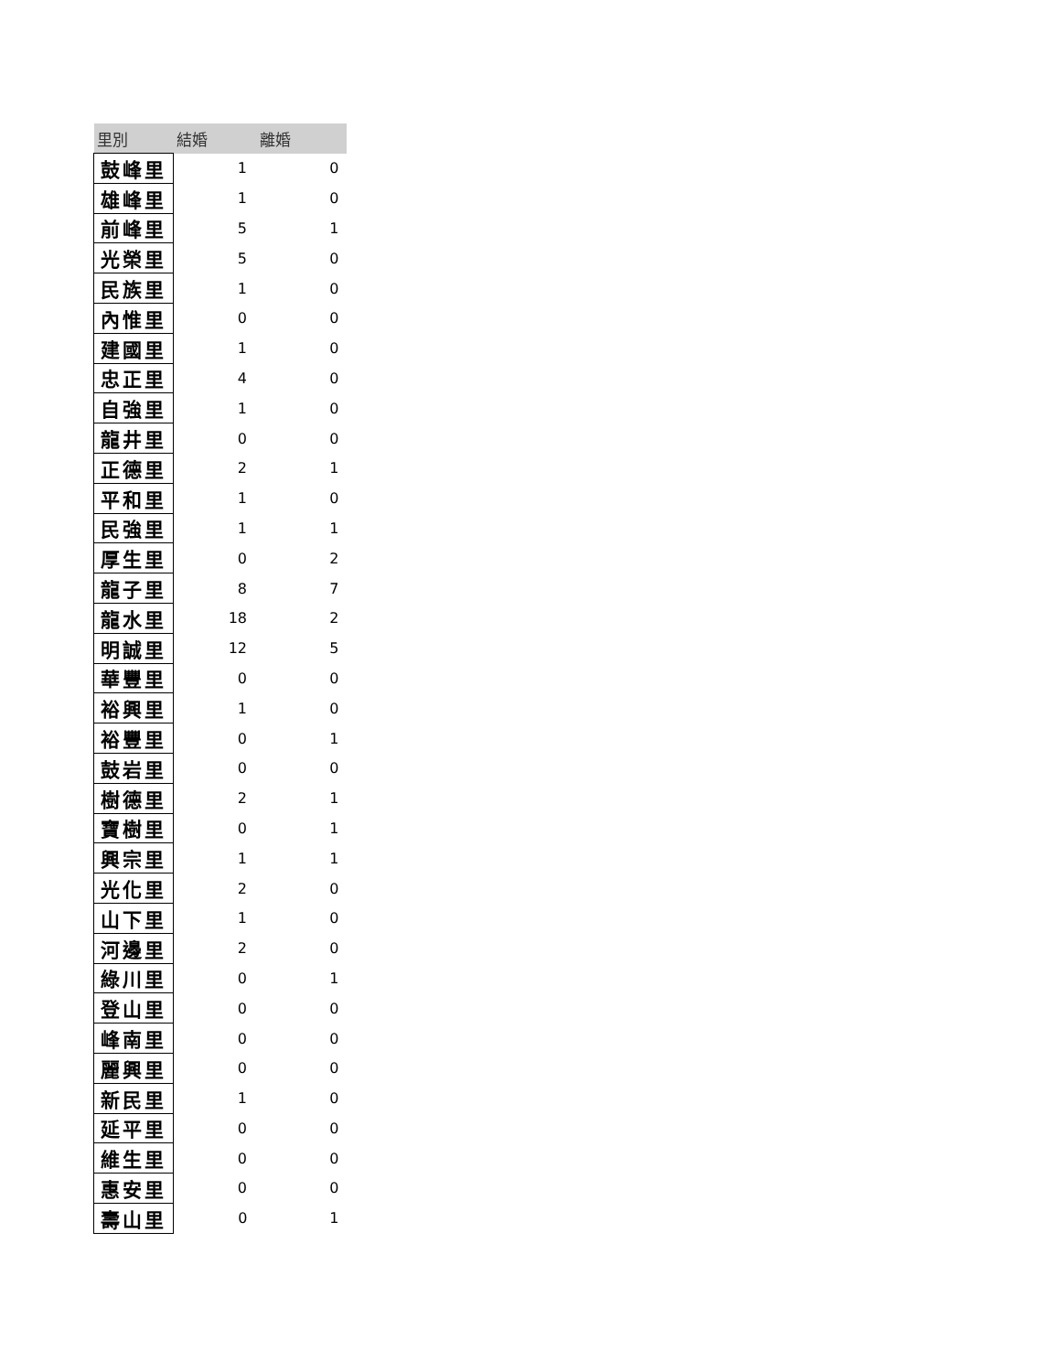| 里別 | 結婚 | 離婚 |
| --- | --- | --- |
| 鼓峰里 | 1 | 0 |
| 雄峰里 | 1 | 0 |
| 前峰里 | 5 | 1 |
| 光榮里 | 5 | 0 |
| 民族里 | 1 | 0 |
| 內惟里 | 0 | 0 |
| 建國里 | 1 | 0 |
| 忠正里 | 4 | 0 |
| 自強里 | 1 | 0 |
| 龍井里 | 0 | 0 |
| 正德里 | 2 | 1 |
| 平和里 | 1 | 0 |
| 民強里 | 1 | 1 |
| 厚生里 | 0 | 2 |
| 龍子里 | 8 | 7 |
| 龍水里 | 18 | 2 |
| 明誠里 | 12 | 5 |
| 華豐里 | 0 | 0 |
| 裕興里 | 1 | 0 |
| 裕豐里 | 0 | 1 |
| 鼓岩里 | 0 | 0 |
| 樹德里 | 2 | 1 |
| 寶樹里 | 0 | 1 |
| 興宗里 | 1 | 1 |
| 光化里 | 2 | 0 |
| 山下里 | 1 | 0 |
| 河邊里 | 2 | 0 |
| 綠川里 | 0 | 1 |
| 登山里 | 0 | 0 |
| 峰南里 | 0 | 0 |
| 麗興里 | 0 | 0 |
| 新民里 | 1 | 0 |
| 延平里 | 0 | 0 |
| 維生里 | 0 | 0 |
| 惠安里 | 0 | 0 |
| 壽山里 | 0 | 1 |